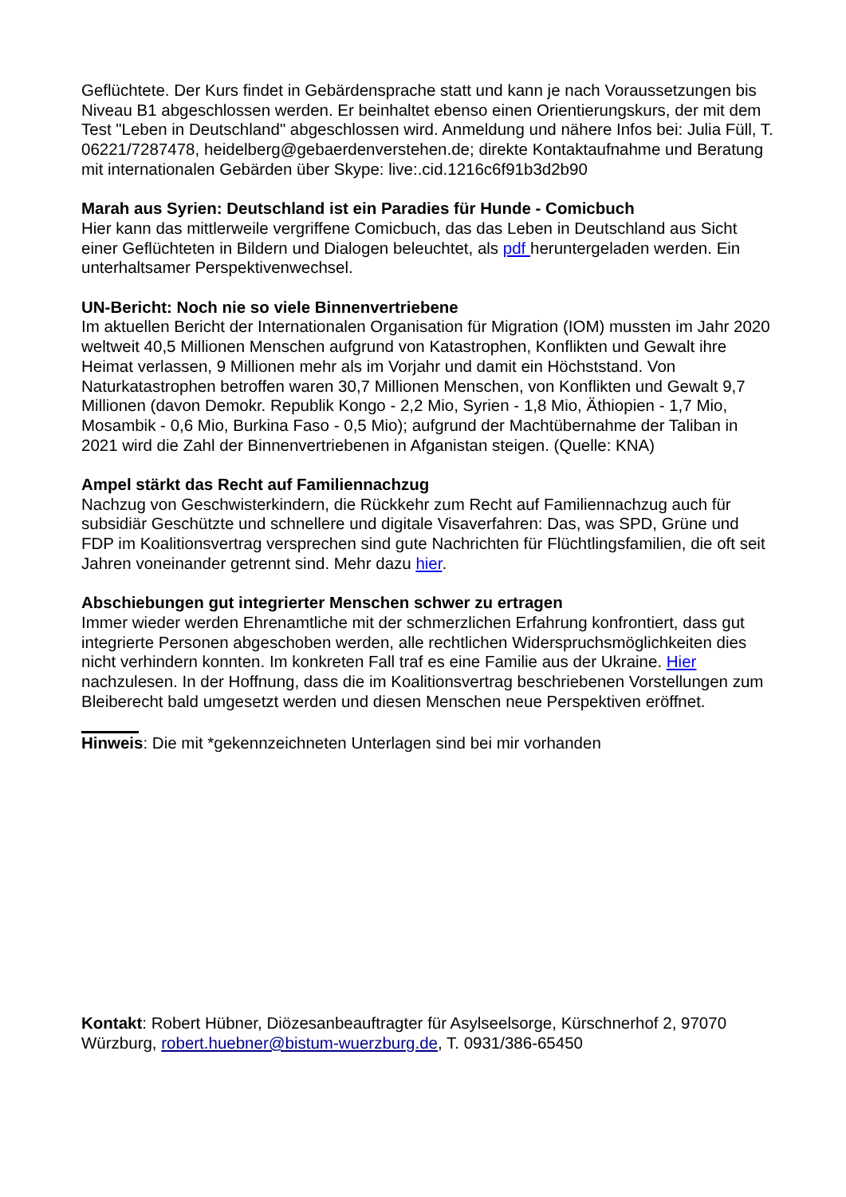Geflüchtete. Der Kurs findet in Gebärdensprache statt und kann je nach Voraussetzungen bis Niveau B1 abgeschlossen werden. Er beinhaltet ebenso einen Orientierungskurs, der mit dem Test "Leben in Deutschland" abgeschlossen wird. Anmeldung und nähere Infos bei: Julia Füll, T. 06221/7287478, heidelberg@gebaerdenverstehen.de; direkte Kontaktaufnahme und Beratung mit internationalen Gebärden über Skype: live:.cid.1216c6f91b3d2b90
Marah aus Syrien: Deutschland ist ein Paradies für Hunde - Comicbuch
Hier kann das mittlerweile vergriffene Comicbuch, das das Leben in Deutschland aus Sicht einer Geflüchteten in Bildern und Dialogen beleuchtet, als pdf heruntergeladen werden. Ein unterhaltsamer Perspektivenwechsel.
UN-Bericht: Noch nie so viele Binnenvertriebene
Im aktuellen Bericht der Internationalen Organisation für Migration (IOM) mussten im Jahr 2020 weltweit 40,5 Millionen Menschen aufgrund von Katastrophen, Konflikten und Gewalt ihre Heimat verlassen, 9 Millionen mehr als im Vorjahr und damit ein Höchststand. Von Naturkatastrophen betroffen waren 30,7 Millionen Menschen, von Konflikten und Gewalt 9,7 Millionen (davon Demokr. Republik Kongo - 2,2 Mio, Syrien - 1,8 Mio, Äthiopien - 1,7 Mio, Mosambik - 0,6 Mio, Burkina Faso - 0,5 Mio); aufgrund der Machtübernahme der Taliban in 2021 wird die Zahl der Binnenvertriebenen in Afganistan steigen. (Quelle: KNA)
Ampel stärkt das Recht auf Familiennachzug
Nachzug von Geschwisterkindern, die Rückkehr zum Recht auf Familiennachzug auch für subsidiär Geschützte und schnellere und digitale Visaverfahren: Das, was SPD, Grüne und FDP im Koalitionsvertrag versprechen sind gute Nachrichten für Flüchtlingsfamilien, die oft seit Jahren voneinander getrennt sind. Mehr dazu hier.
Abschiebungen gut integrierter Menschen schwer zu ertragen
Immer wieder werden Ehrenamtliche mit der schmerzlichen Erfahrung konfrontiert, dass gut integrierte Personen abgeschoben werden, alle rechtlichen Widerspruchsmöglichkeiten dies nicht verhindern konnten. Im konkreten Fall traf es eine Familie aus der Ukraine. Hier nachzulesen. In der Hoffnung, dass die im Koalitionsvertrag beschriebenen Vorstellungen zum Bleiberecht bald umgesetzt werden und diesen Menschen neue Perspektiven eröffnet.
Hinweis: Die mit *gekennzeichneten Unterlagen sind bei mir vorhanden
Kontakt: Robert Hübner, Diözesanbeauftragter für Asylseelsorge, Kürschnerhof 2, 97070 Würzburg, robert.huebner@bistum-wuerzburg.de, T. 0931/386-65450